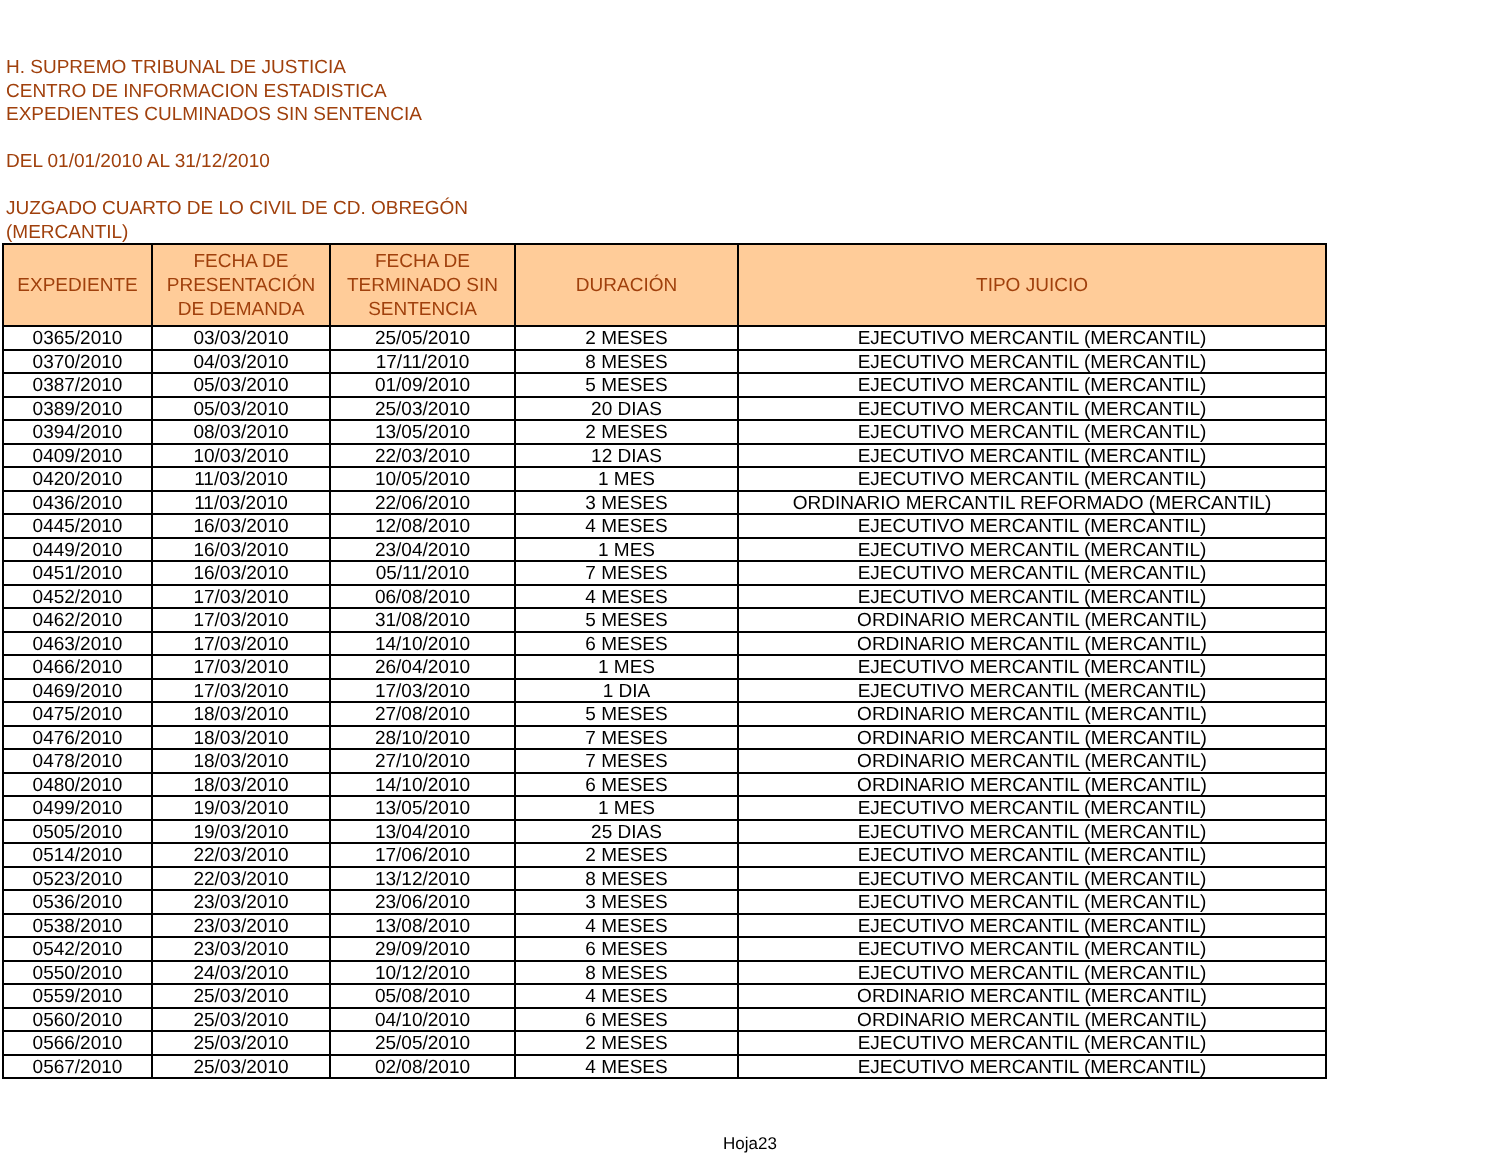H. SUPREMO TRIBUNAL DE JUSTICIA
CENTRO DE INFORMACION ESTADISTICA
EXPEDIENTES CULMINADOS SIN SENTENCIA
DEL 01/01/2010 AL 31/12/2010
JUZGADO CUARTO DE LO CIVIL DE CD. OBREGÓN
(MERCANTIL)
| EXPEDIENTE | FECHA DE PRESENTACIÓN DE DEMANDA | FECHA DE TERMINADO SIN SENTENCIA | DURACIÓN | TIPO JUICIO |
| --- | --- | --- | --- | --- |
| 0365/2010 | 03/03/2010 | 25/05/2010 | 2 MESES | EJECUTIVO MERCANTIL (MERCANTIL) |
| 0370/2010 | 04/03/2010 | 17/11/2010 | 8 MESES | EJECUTIVO MERCANTIL (MERCANTIL) |
| 0387/2010 | 05/03/2010 | 01/09/2010 | 5 MESES | EJECUTIVO MERCANTIL (MERCANTIL) |
| 0389/2010 | 05/03/2010 | 25/03/2010 | 20 DIAS | EJECUTIVO MERCANTIL (MERCANTIL) |
| 0394/2010 | 08/03/2010 | 13/05/2010 | 2 MESES | EJECUTIVO MERCANTIL (MERCANTIL) |
| 0409/2010 | 10/03/2010 | 22/03/2010 | 12 DIAS | EJECUTIVO MERCANTIL (MERCANTIL) |
| 0420/2010 | 11/03/2010 | 10/05/2010 | 1 MES | EJECUTIVO MERCANTIL (MERCANTIL) |
| 0436/2010 | 11/03/2010 | 22/06/2010 | 3 MESES | ORDINARIO MERCANTIL REFORMADO (MERCANTIL) |
| 0445/2010 | 16/03/2010 | 12/08/2010 | 4 MESES | EJECUTIVO MERCANTIL (MERCANTIL) |
| 0449/2010 | 16/03/2010 | 23/04/2010 | 1 MES | EJECUTIVO MERCANTIL (MERCANTIL) |
| 0451/2010 | 16/03/2010 | 05/11/2010 | 7 MESES | EJECUTIVO MERCANTIL (MERCANTIL) |
| 0452/2010 | 17/03/2010 | 06/08/2010 | 4 MESES | EJECUTIVO MERCANTIL (MERCANTIL) |
| 0462/2010 | 17/03/2010 | 31/08/2010 | 5 MESES | ORDINARIO MERCANTIL (MERCANTIL) |
| 0463/2010 | 17/03/2010 | 14/10/2010 | 6 MESES | ORDINARIO MERCANTIL (MERCANTIL) |
| 0466/2010 | 17/03/2010 | 26/04/2010 | 1 MES | EJECUTIVO MERCANTIL (MERCANTIL) |
| 0469/2010 | 17/03/2010 | 17/03/2010 | 1 DIA | EJECUTIVO MERCANTIL (MERCANTIL) |
| 0475/2010 | 18/03/2010 | 27/08/2010 | 5 MESES | ORDINARIO MERCANTIL (MERCANTIL) |
| 0476/2010 | 18/03/2010 | 28/10/2010 | 7 MESES | ORDINARIO MERCANTIL (MERCANTIL) |
| 0478/2010 | 18/03/2010 | 27/10/2010 | 7 MESES | ORDINARIO MERCANTIL (MERCANTIL) |
| 0480/2010 | 18/03/2010 | 14/10/2010 | 6 MESES | ORDINARIO MERCANTIL (MERCANTIL) |
| 0499/2010 | 19/03/2010 | 13/05/2010 | 1 MES | EJECUTIVO MERCANTIL (MERCANTIL) |
| 0505/2010 | 19/03/2010 | 13/04/2010 | 25 DIAS | EJECUTIVO MERCANTIL (MERCANTIL) |
| 0514/2010 | 22/03/2010 | 17/06/2010 | 2 MESES | EJECUTIVO MERCANTIL (MERCANTIL) |
| 0523/2010 | 22/03/2010 | 13/12/2010 | 8 MESES | EJECUTIVO MERCANTIL (MERCANTIL) |
| 0536/2010 | 23/03/2010 | 23/06/2010 | 3 MESES | EJECUTIVO MERCANTIL (MERCANTIL) |
| 0538/2010 | 23/03/2010 | 13/08/2010 | 4 MESES | EJECUTIVO MERCANTIL (MERCANTIL) |
| 0542/2010 | 23/03/2010 | 29/09/2010 | 6 MESES | EJECUTIVO MERCANTIL (MERCANTIL) |
| 0550/2010 | 24/03/2010 | 10/12/2010 | 8 MESES | EJECUTIVO MERCANTIL (MERCANTIL) |
| 0559/2010 | 25/03/2010 | 05/08/2010 | 4 MESES | ORDINARIO MERCANTIL (MERCANTIL) |
| 0560/2010 | 25/03/2010 | 04/10/2010 | 6 MESES | ORDINARIO MERCANTIL (MERCANTIL) |
| 0566/2010 | 25/03/2010 | 25/05/2010 | 2 MESES | EJECUTIVO MERCANTIL (MERCANTIL) |
| 0567/2010 | 25/03/2010 | 02/08/2010 | 4 MESES | EJECUTIVO MERCANTIL (MERCANTIL) |
Hoja23